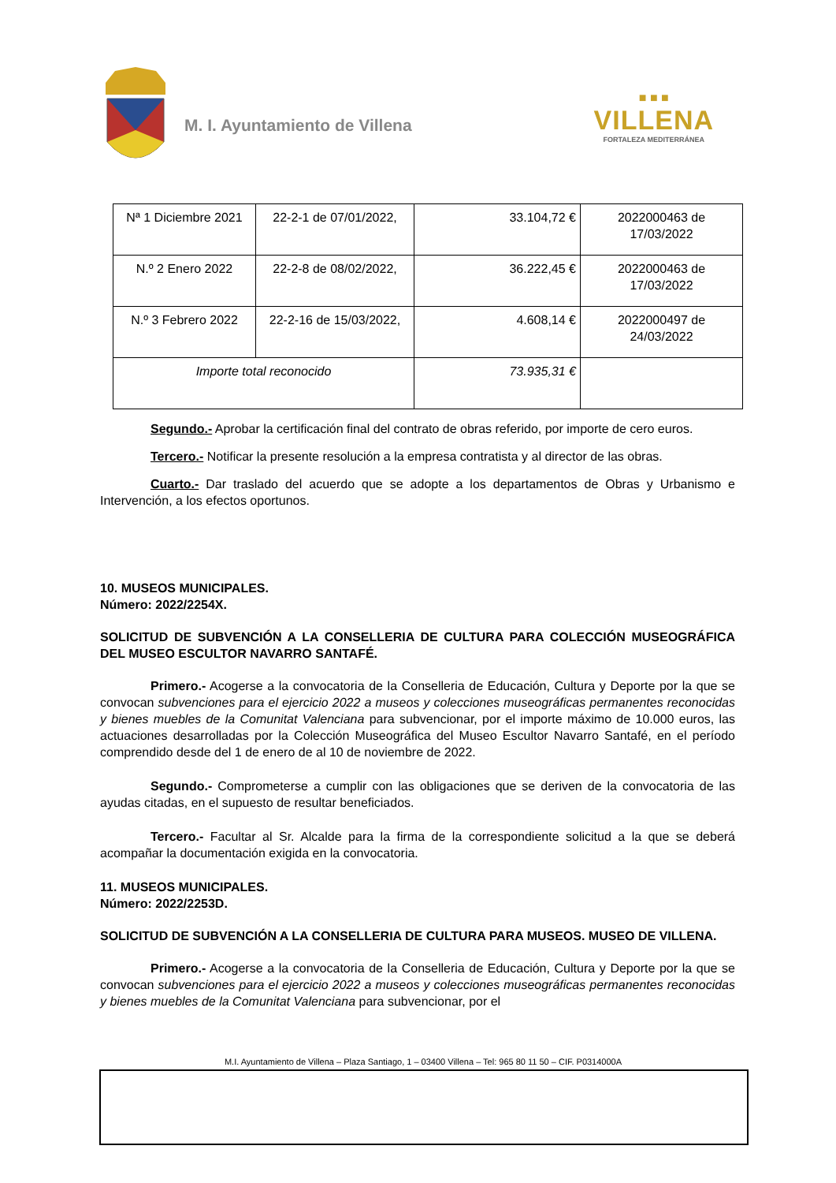M. I. Ayuntamiento de Villena
■ ■ ■
VILLENA
FORTALEZA MEDITERRÁNEA
| Nª 1 Diciembre 2021 | 22-2-1 de 07/01/2022, | 33.104,72 € | 2022000463 de 17/03/2022 |
| N.º 2 Enero 2022 | 22-2-8 de 08/02/2022, | 36.222,45 € | 2022000463 de 17/03/2022 |
| N.º 3 Febrero 2022 | 22-2-16 de 15/03/2022, | 4.608,14 € | 2022000497 de 24/03/2022 |
| Importe total reconocido | | 73.935,31 € | |
Segundo.- Aprobar la certificación final del contrato de obras referido, por importe de cero euros.
Tercero.- Notificar la presente resolución a la empresa contratista y al director de las obras.
Cuarto.- Dar traslado del acuerdo que se adopte a los departamentos de Obras y Urbanismo e Intervención, a los efectos oportunos.
10. MUSEOS MUNICIPALES.
Número: 2022/2254X.
SOLICITUD DE SUBVENCIÓN A LA CONSELLERIA DE CULTURA PARA COLECCIÓN MUSEOGRÁFICA DEL MUSEO ESCULTOR NAVARRO SANTAFÉ.
Primero.- Acogerse a la convocatoria de la Conselleria de Educación, Cultura y Deporte por la que se convocan subvenciones para el ejercicio 2022 a museos y colecciones museográficas permanentes reconocidas y bienes muebles de la Comunitat Valenciana para subvencionar, por el importe máximo de 10.000 euros, las actuaciones desarrolladas por la Colección Museográfica del Museo Escultor Navarro Santafé, en el período comprendido desde del 1 de enero de al 10 de noviembre de 2022.
Segundo.- Comprometerse a cumplir con las obligaciones que se deriven de la convocatoria de las ayudas citadas, en el supuesto de resultar beneficiados.
Tercero.- Facultar al Sr. Alcalde para la firma de la correspondiente solicitud a la que se deberá acompañar la documentación exigida en la convocatoria.
11. MUSEOS MUNICIPALES.
Número: 2022/2253D.
SOLICITUD DE SUBVENCIÓN A LA CONSELLERIA DE CULTURA PARA MUSEOS. MUSEO DE VILLENA.
Primero.- Acogerse a la convocatoria de la Conselleria de Educación, Cultura y Deporte por la que se convocan subvenciones para el ejercicio 2022 a museos y colecciones museográficas permanentes reconocidas y bienes muebles de la Comunitat Valenciana para subvencionar, por el
M.I. Ayuntamiento de Villena – Plaza Santiago, 1 – 03400 Villena – Tel: 965 80 11 50 – CIF. P0314000A